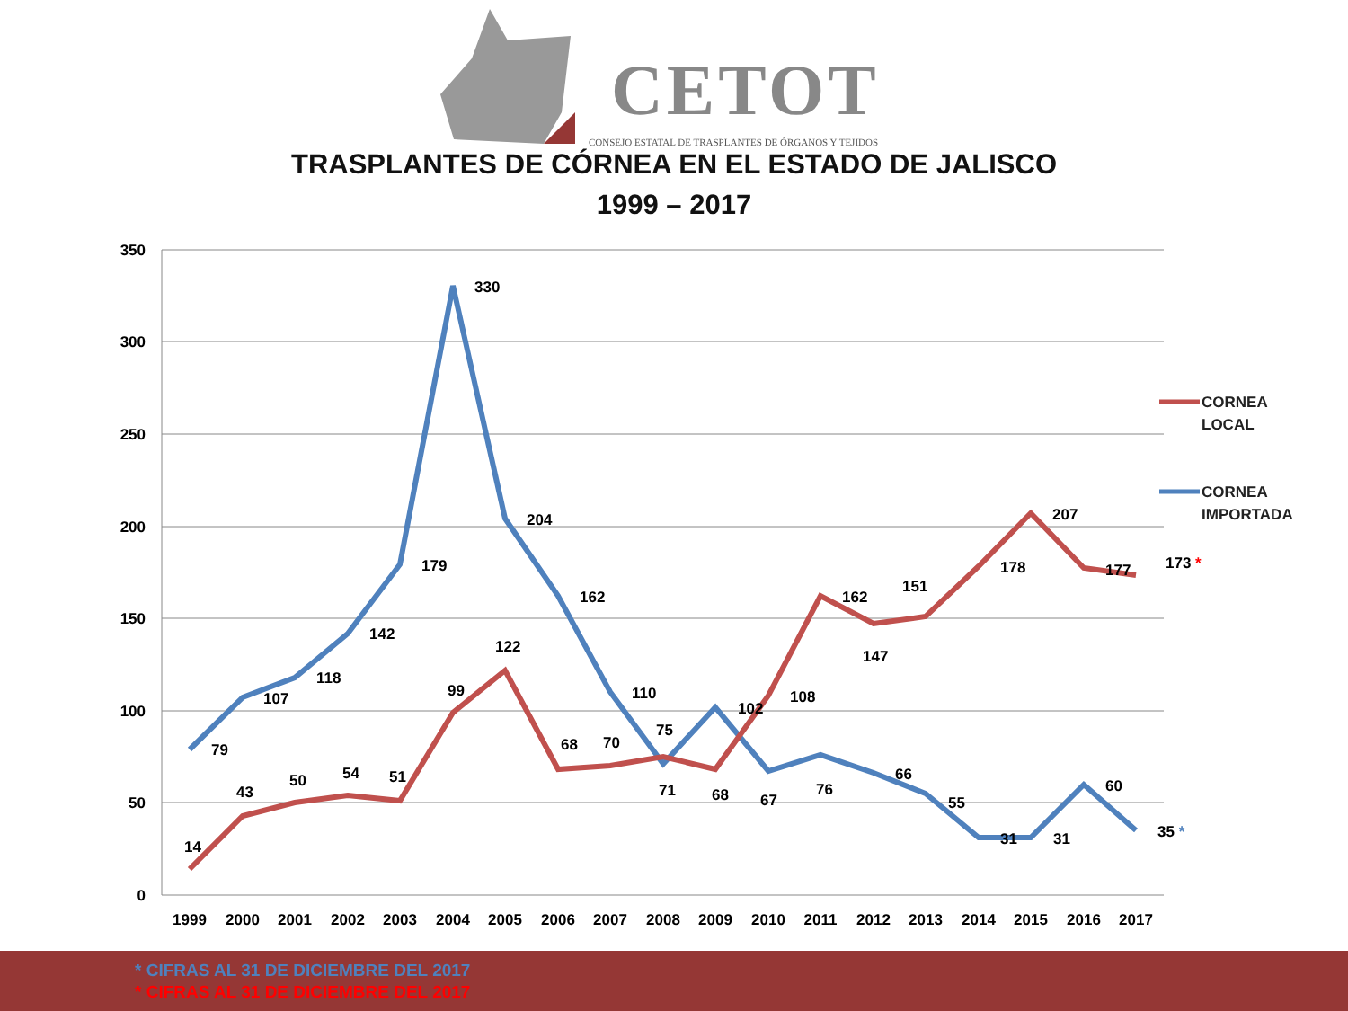CETOT
CONSEJO ESTATAL DE TRASPLANTES DE ÓRGANOS Y TEJIDOS
TRASPLANTES DE CÓRNEA EN EL ESTADO DE JALISCO
1999 – 2017
350
300
250
200
150
100
50
0
1999
2000
2001
2002
2003
2004
2005
2006
2007
2008
2009
2010
2011
2012
2013
2014
2015
2016
2017
79
107
118
142
179
330
204
162
110
71
102
67
76
66
55
31
31
60
35 *
14
43
50
54
51
99
122
68
70
75
68
108
162
147
151
178
207
177
173 *
CORNEA
LOCAL
CORNEA
IMPORTADA
* CIFRAS AL 31 DE DICIEMBRE DEL 2017
* CIFRAS AL 31 DE DICIEMBRE DEL 2017